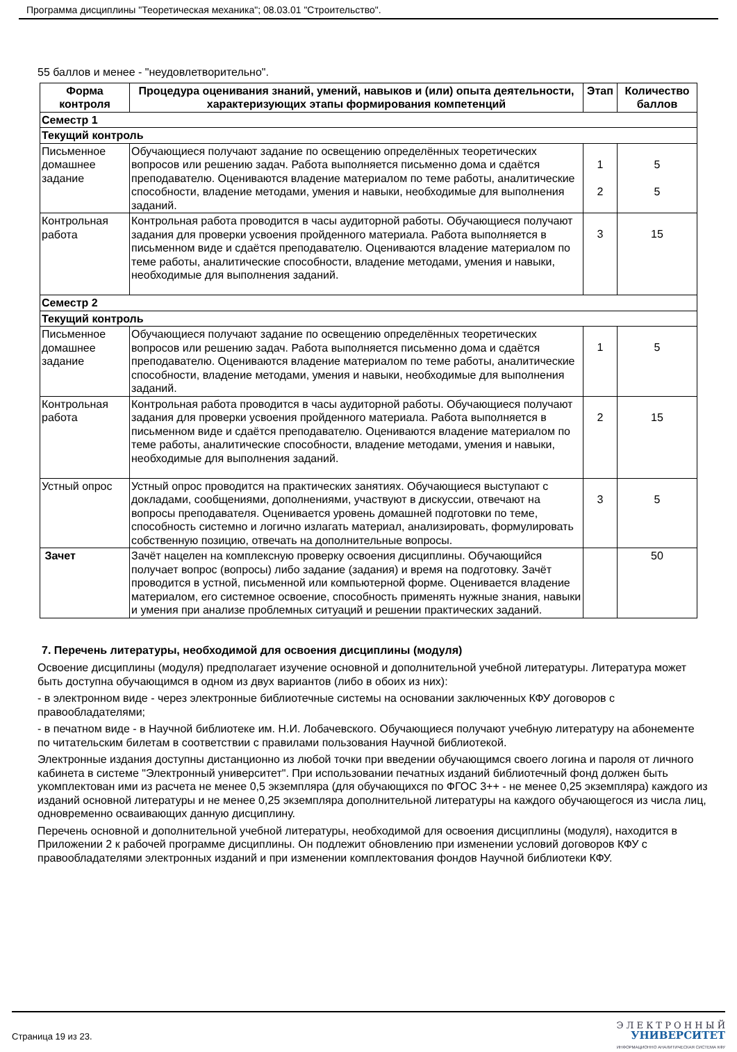Программа дисциплины "Теоретическая механика"; 08.03.01 "Строительство".
55 баллов и менее - "неудовлетворительно".
| Форма контроля | Процедура оценивания знаний, умений, навыков и (или) опыта деятельности, характеризующих этапы формирования компетенций | Этап | Количество баллов |
| --- | --- | --- | --- |
| Семестр 1 | | | |
| Текущий контроль | | | |
| Письменное домашнее задание | Обучающиеся получают задание по освещению определённых теоретических вопросов или решению задач. Работа выполняется письменно дома и сдаётся преподавателю. Оцениваются владение материалом по теме работы, аналитические способности, владение методами, умения и навыки, необходимые для выполнения заданий. | 1 2 | 5 5 |
| Контрольная работа | Контрольная работа проводится в часы аудиторной работы. Обучающиеся получают задания для проверки усвоения пройденного материала. Работа выполняется в письменном виде и сдаётся преподавателю. Оцениваются владение материалом по теме работы, аналитические способности, владение методами, умения и навыки, необходимые для выполнения заданий. | 3 | 15 |
| Семестр 2 | | | |
| Текущий контроль | | | |
| Письменное домашнее задание | Обучающиеся получают задание по освещению определённых теоретических вопросов или решению задач. Работа выполняется письменно дома и сдаётся преподавателю. Оцениваются владение материалом по теме работы, аналитические способности, владение методами, умения и навыки, необходимые для выполнения заданий. | 1 | 5 |
| Контрольная работа | Контрольная работа проводится в часы аудиторной работы. Обучающиеся получают задания для проверки усвоения пройденного материала. Работа выполняется в письменном виде и сдаётся преподавателю. Оцениваются владение материалом по теме работы, аналитические способности, владение методами, умения и навыки, необходимые для выполнения заданий. | 2 | 15 |
| Устный опрос | Устный опрос проводится на практических занятиях. Обучающиеся выступают с докладами, сообщениями, дополнениями, участвуют в дискуссии, отвечают на вопросы преподавателя. Оценивается уровень домашней подготовки по теме, способность системно и логично излагать материал, анализировать, формулировать собственную позицию, отвечать на дополнительные вопросы. | 3 | 5 |
| Зачет | Зачёт нацелен на комплексную проверку освоения дисциплины. Обучающийся получает вопрос (вопросы) либо задание (задания) и время на подготовку. Зачёт проводится в устной, письменной или компьютерной форме. Оценивается владение материалом, его системное освоение, способность применять нужные знания, навыки и умения при анализе проблемных ситуаций и решении практических заданий. | | 50 |
7. Перечень литературы, необходимой для освоения дисциплины (модуля)
Освоение дисциплины (модуля) предполагает изучение основной и дополнительной учебной литературы. Литература может быть доступна обучающимся в одном из двух вариантов (либо в обоих из них):
- в электронном виде - через электронные библиотечные системы на основании заключенных КФУ договоров с правообладателями;
- в печатном виде - в Научной библиотеке им. Н.И. Лобачевского. Обучающиеся получают учебную литературу на абонементе по читательским билетам в соответствии с правилами пользования Научной библиотекой.
Электронные издания доступны дистанционно из любой точки при введении обучающимся своего логина и пароля от личного кабинета в системе "Электронный университет". При использовании печатных изданий библиотечный фонд должен быть укомплектован ими из расчета не менее 0,5 экземпляра (для обучающихся по ФГОС 3++ - не менее 0,25 экземпляра) каждого из изданий основной литературы и не менее 0,25 экземпляра дополнительной литературы на каждого обучающегося из числа лиц, одновременно осваивающих данную дисциплину.
Перечень основной и дополнительной учебной литературы, необходимой для освоения дисциплины (модуля), находится в Приложении 2 к рабочей программе дисциплины. Он подлежит обновлению при изменении условий договоров КФУ с правообладателями электронных изданий и при изменении комплектования фондов Научной библиотеки КФУ.
Страница 19 из 23.
Э Л Е К Т Р О Н Н Ы Й
УНИВЕРСИТЕТ
ИНФОРМАЦИОННО АНАЛИТИЧЕСКАЯ СИСТЕМА КФУ